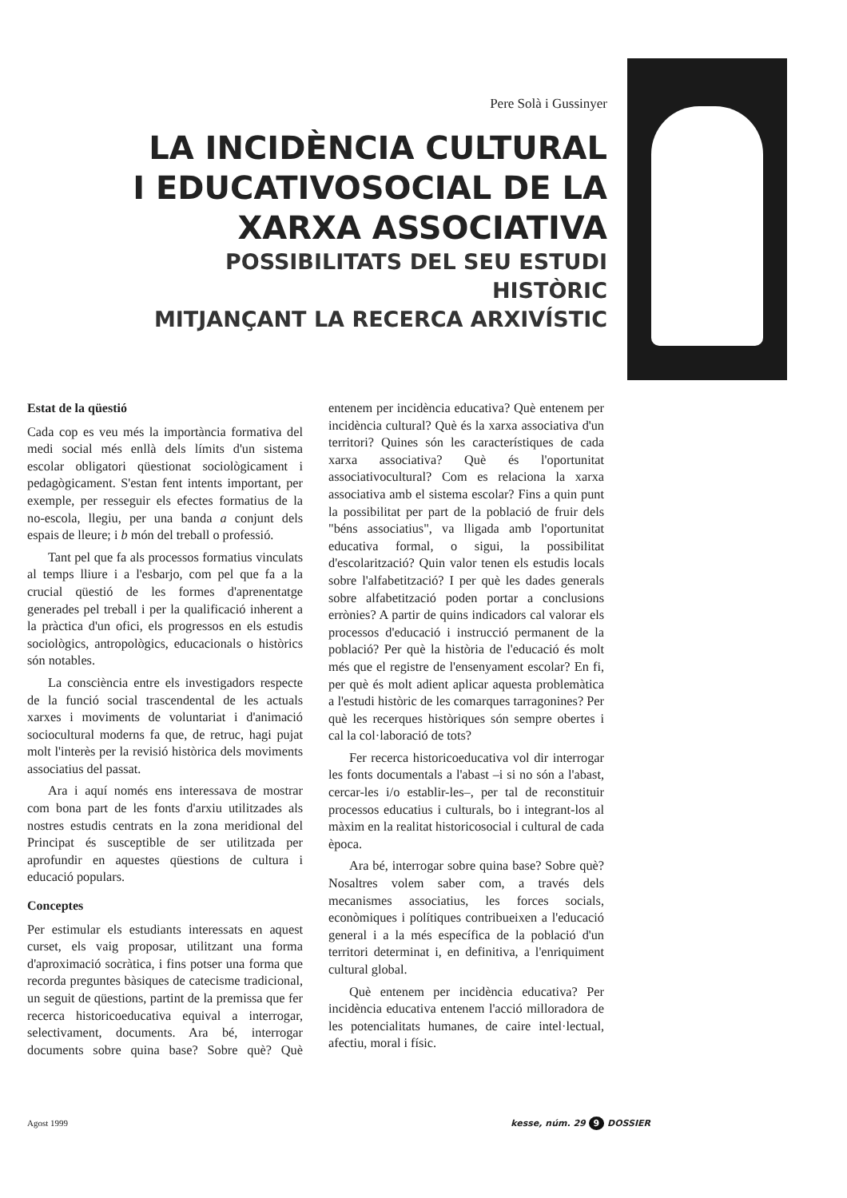Pere Solà i Gussinyer
LA INCIDÈNCIA CULTURAL
I EDUCATIVOSOCIAL DE LA
XARXA ASSOCIATIVA
POSSIBILITATS DEL SEU ESTUDI HISTÒRIC
MITJANÇANT LA RECERCA ARXIVÍSTIC
Estat de la qüestió
Cada cop es veu més la importància formativa del medi social més enllà dels límits d'un sistema escolar obligatori qüestionat sociològicament i pedagògicament. S'estan fent intents important, per exemple, per resseguir els efectes formatius de la no-escola, llegiu, per una banda a conjunt dels espais de lleure; i b món del treball o professió.
Tant pel que fa als processos formatius vinculats al temps lliure i a l'esbarjo, com pel que fa a la crucial qüestió de les formes d'aprenentatge generades pel treball i per la qualificació inherent a la pràctica d'un ofici, els progressos en els estudis sociològics, antropològics, educacionals o històrics són notables.
La consciència entre els investigadors respecte de la funció social trascendental de les actuals xarxes i moviments de voluntariat i d'animació sociocultural moderns fa que, de retruc, hagi pujat molt l'interès per la revisió històrica dels moviments associatius del passat.
Ara i aquí només ens interessava de mostrar com bona part de les fonts d'arxiu utilitzades als nostres estudis centrats en la zona meridional del Principat és susceptible de ser utilitzada per aprofundir en aquestes qüestions de cultura i educació populars.
Conceptes
Per estimular els estudiants interessats en aquest curset, els vaig proposar, utilitzant una forma d'aproximació socràtica, i fins potser una forma que recorda preguntes bàsiques de catecisme tradicional, un seguit de qüestions, partint de la premissa que fer recerca historicoeducativa equival a interrogar, selectivament, documents. Ara bé, interrogar documents sobre quina base? Sobre què? Què entenem per incidència educativa? Què entenem per incidència cultural? Què és la xarxa associativa d'un territori? Quines són les característiques de cada xarxa associativa? Què és l'oportunitat associativocultural? Com es relaciona la xarxa associativa amb el sistema escolar? Fins a quin punt la possibilitat per part de la població de fruir dels "béns associatius", va lligada amb l'oportunitat educativa formal, o sigui, la possibilitat d'escolarització? Quin valor tenen els estudis locals sobre l'alfabetització? I per què les dades generals sobre alfabetització poden portar a conclusions errònies? A partir de quins indicadors cal valorar els processos d'educació i instrucció permanent de la població? Per què la història de l'educació és molt més que el registre de l'ensenyament escolar? En fi, per què és molt adient aplicar aquesta problemàtica a l'estudi històric de les comarques tarragonines? Per què les recerques històriques són sempre obertes i cal la col·laboració de tots?
Fer recerca historicoeducativa vol dir interrogar les fonts documentals a l'abast –i si no són a l'abast, cercar-les i/o establir-les–, per tal de reconstituir processos educatius i culturals, bo i integrant-los al màxim en la realitat historicosocial i cultural de cada època.
Ara bé, interrogar sobre quina base? Sobre què? Nosaltres volem saber com, a través dels mecanismes associatius, les forces socials, econòmiques i polítiques contribueixen a l'educació general i a la més específica de la població d'un territori determinat i, en definitiva, a l'enriquiment cultural global.
Què entenem per incidència educativa? Per incidència educativa entenem l'acció milloradora de les potencialitats humanes, de caire intel·lectual, afectiu, moral i físic.
Agost 1999 kesse, núm. 29 9 DOSSIER